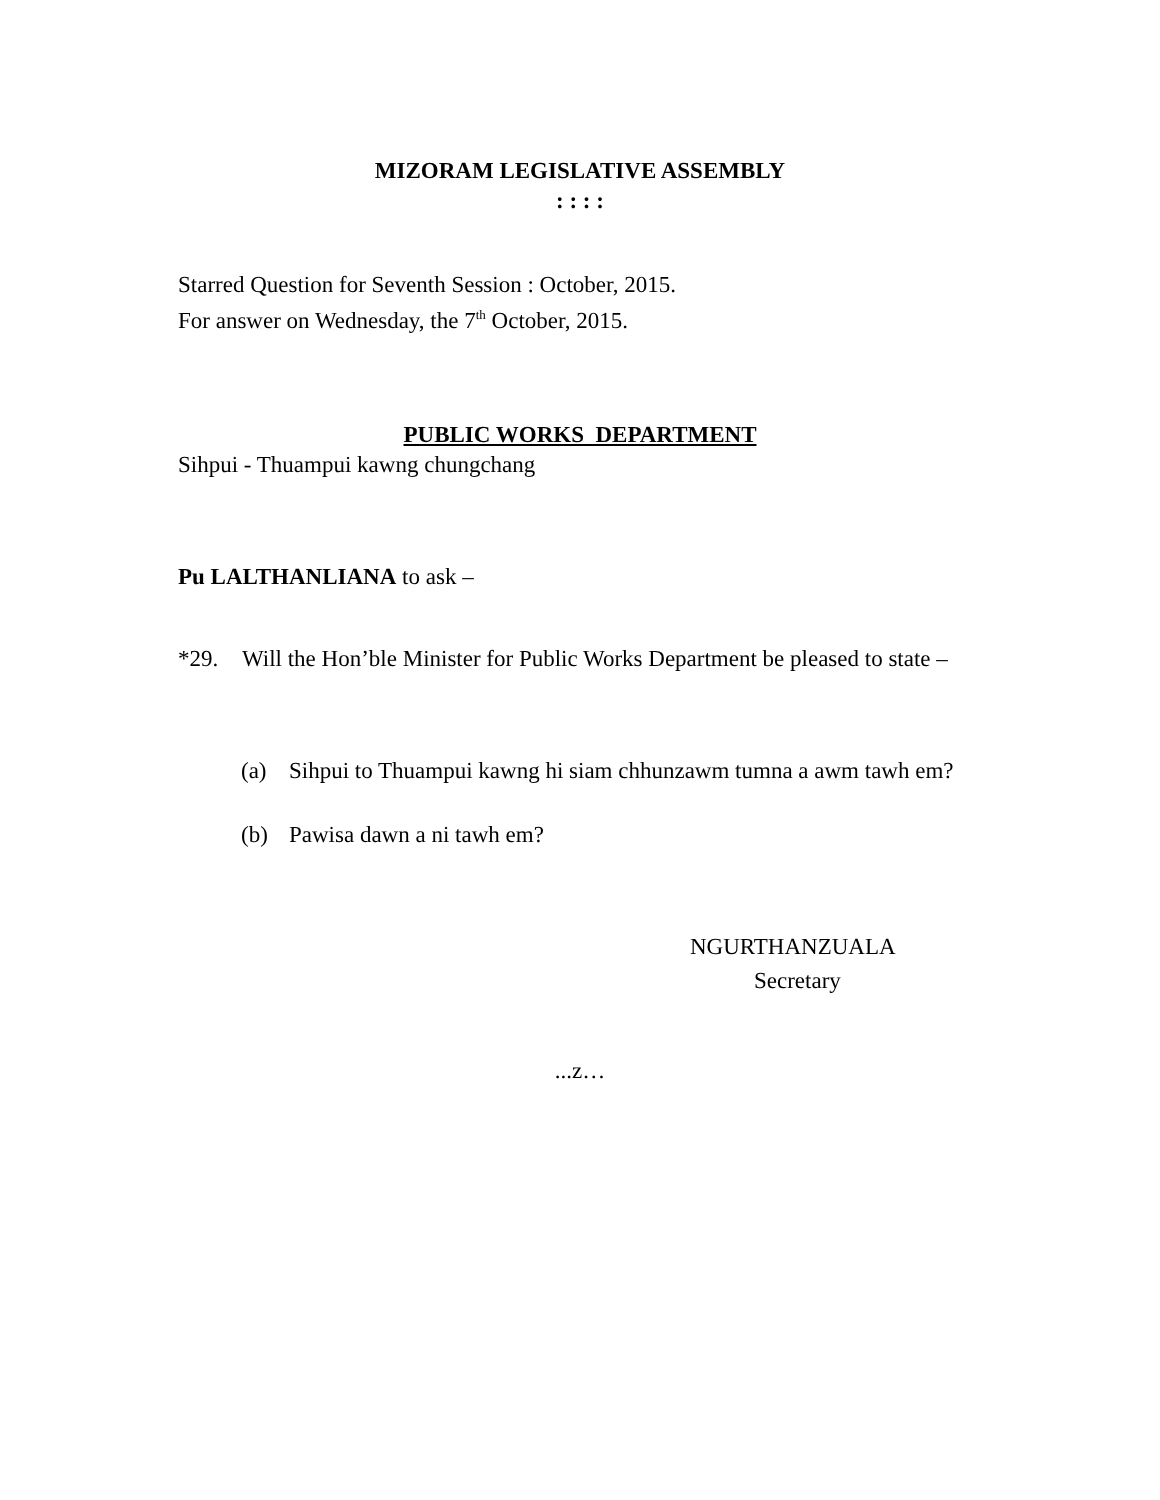MIZORAM LEGISLATIVE ASSEMBLY
: : : :
Starred Question for Seventh Session : October, 2015.
For answer on Wednesday, the 7<sup>th</sup> October, 2015.
PUBLIC WORKS DEPARTMENT
Sihpui - Thuampui kawng chungchang
Pu LALTHANLIANA to ask –
*29. Will the Hon’ble Minister for Public Works Department be pleased to state –
(a) Sihpui to Thuampui kawng hi siam chhunzawm tumna a awm tawh em?
(b) Pawisa dawn a ni tawh em?
NGURTHANZUALA
Secretary
...z…